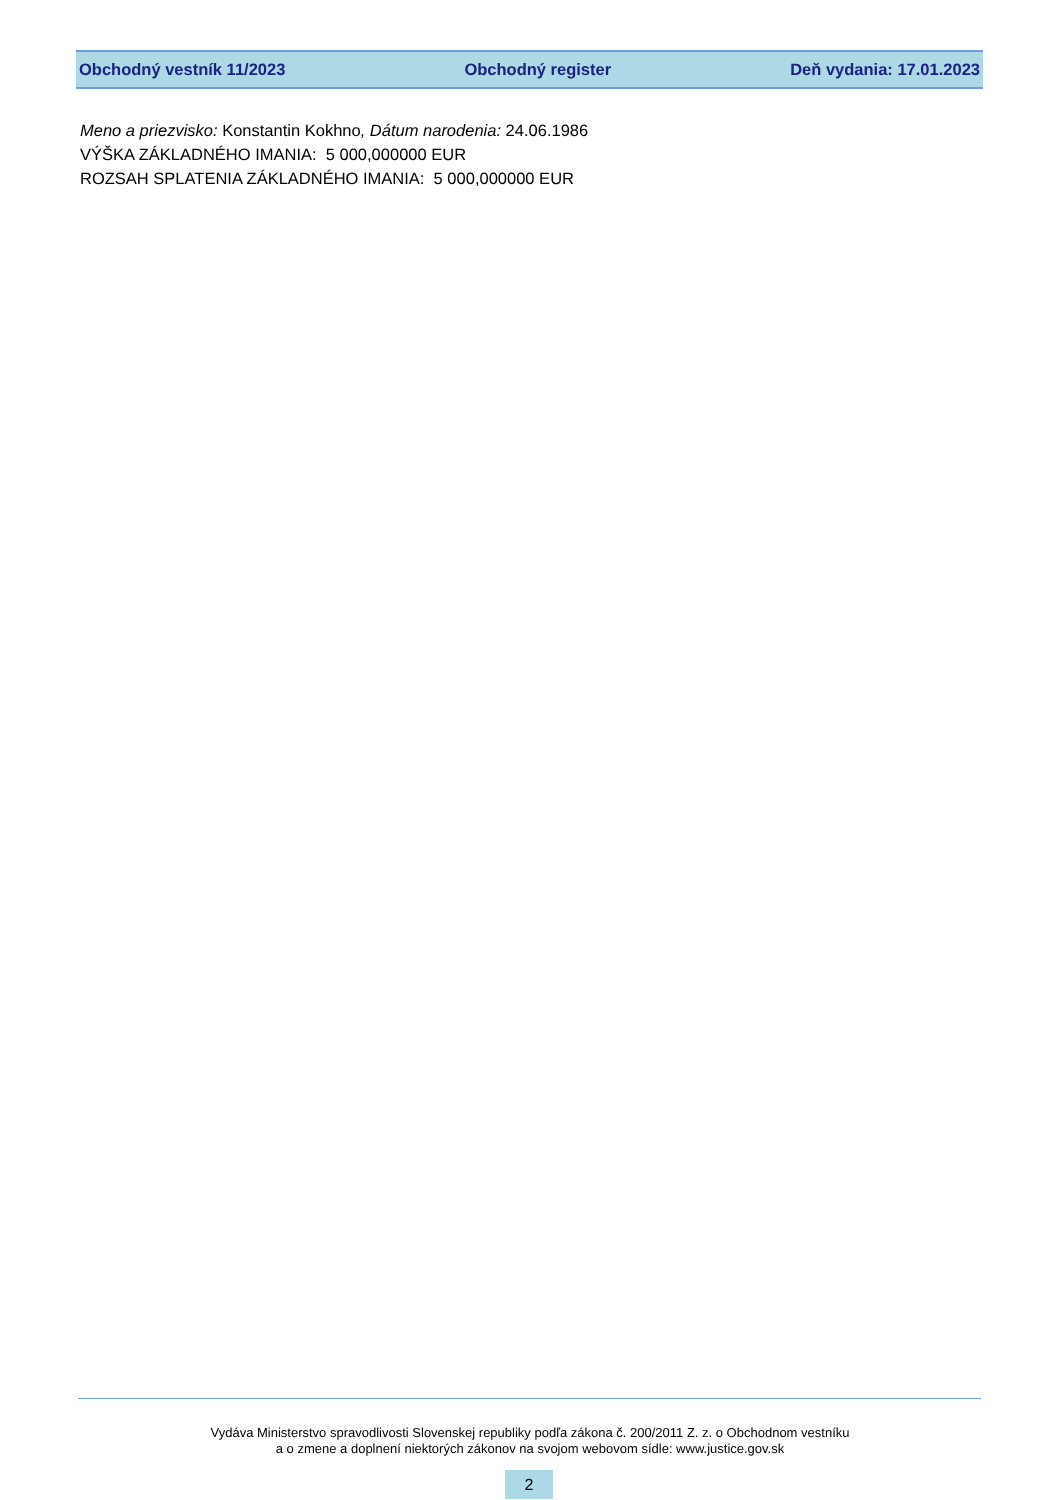Obchodný vestník 11/2023 Obchodný register Deň vydania: 17.01.2023
Meno a priezvisko: Konstantin Kokhno, Dátum narodenia: 24.06.1986
VÝŠKA ZÁKLADNÉHO IMANIA: 5 000,000000 EUR
ROZSAH SPLATENIA ZÁKLADNÉHO IMANIA: 5 000,000000 EUR
Vydáva Ministerstvo spravodlivosti Slovenskej republiky podľa zákona č. 200/2011 Z. z. o Obchodnom vestníku
a o zmene a doplnení niektorých zákonov na svojom webovom sídle: www.justice.gov.sk
2